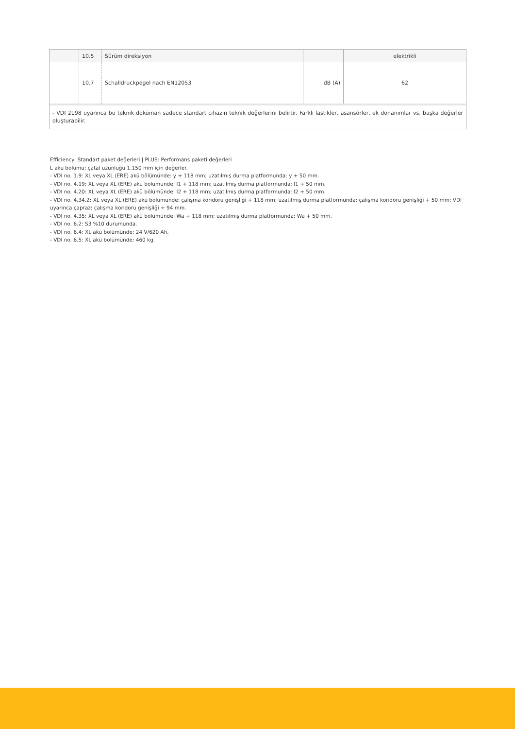| | 10.5 | Sürüm direksiyon | | elektrikli |
| | 10.7 | Schalldruckpegel nach EN12053 | dB (A) | 62 |
- VDI 2198 uyarınca bu teknik doküman sadece standart cihazın teknik değerlerini belirtir. Farklı lastikler, asansörler, ek donanımlar vs. başka değerler oluşturabilir.
Efficiency: Standart paket değerleri | PLUS: Performans paketi değerleri
L akü bölümü; çatal uzunluğu 1.150 mm için değerler.
- VDI no. 1.9: XL veya XL (ERE) akü bölümünde: y + 118 mm; uzatılmış durma platformunda: y + 50 mm.
- VDI no. 4.19: XL veya XL (ERE) akü bölümünde: l1 + 118 mm; uzatılmış durma platformunda: l1 + 50 mm.
- VDI no. 4.20: XL veya XL (ERE) akü bölümünde: l2 + 118 mm; uzatılmış durma platformunda: l2 + 50 mm.
- VDI no. 4.34.2: XL veya XL (ERE) akü bölümünde: çalışma koridoru genişliği + 118 mm; uzatılmış durma platformunda: çalışma koridoru genişliği + 50 mm; VDI uyarınca çapraz: çalışma koridoru genişliği + 94 mm.
- VDI no. 4.35: XL veya XL (ERE) akü bölümünde: Wa + 118 mm; uzatılmış durma platformunda: Wa + 50 mm.
- VDI no. 6.2: S3 %10 durumunda.
- VDI no. 6.4: XL akü bölümünde: 24 V/620 Ah.
- VDI no. 6.5: XL akü bölümünde: 460 kg.